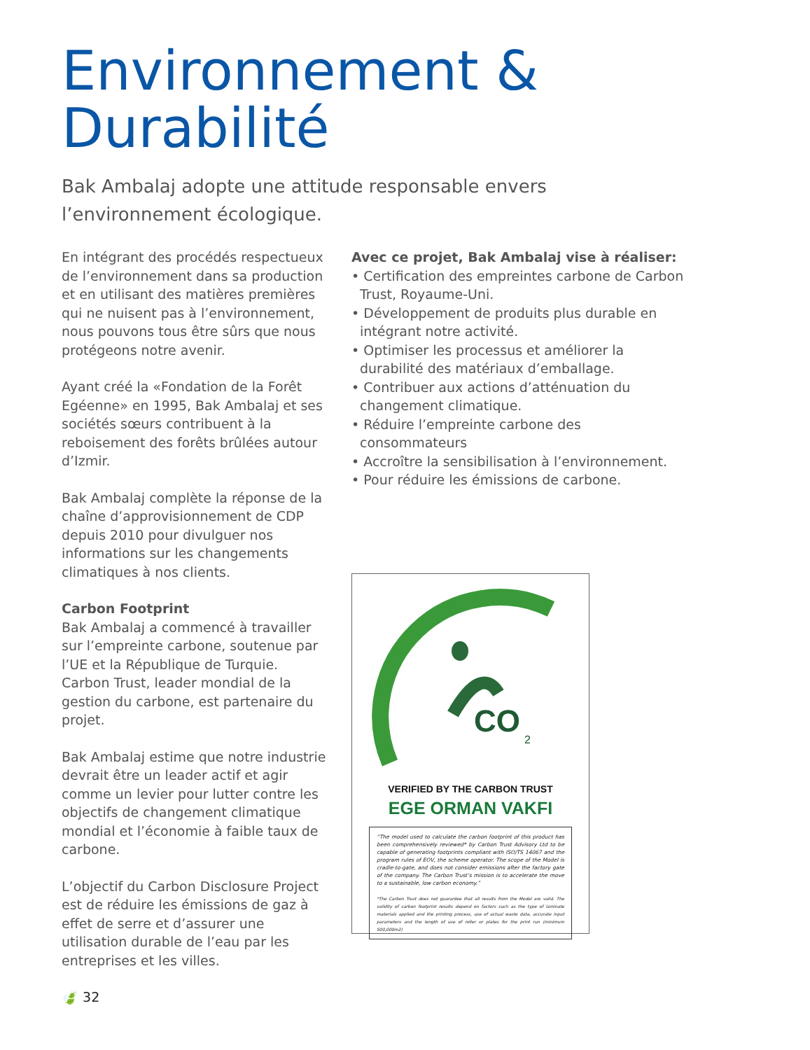Environnement &
Durabilité
Bak Ambalaj adopte une attitude responsable envers l’environnement écologique.
En intégrant des procédés respectueux de l’environnement dans sa production et en utilisant des matières premières qui ne nuisent pas à l’environnement, nous pouvons tous être sûrs que nous protégeons notre avenir.
Ayant créé la «Fondation de la Forêt Egéenne» en 1995, Bak Ambalaj et ses sociétés sœurs contribuent à la reboisement des forêts brûlées autour d’Izmir.
Bak Ambalaj complète la réponse de la chaîne d’approvisionnement de CDP depuis 2010 pour divulguer nos informations sur les changements climatiques à nos clients.
Carbon Footprint
Bak Ambalaj a commencé à travailler sur l’empreinte carbone, soutenue par l’UE et la République de Turquie. Carbon Trust, leader mondial de la gestion du carbone, est partenaire du projet.
Bak Ambalaj estime que notre industrie devrait être un leader actif et agir comme un levier pour lutter contre les objectifs de changement climatique mondial et l’économie à faible taux de carbone.
L’objectif du Carbon Disclosure Project est de réduire les émissions de gaz à effet de serre et d’assurer une utilisation durable de l’eau par les entreprises et les villes.
🍃 32
Avec ce projet, Bak Ambalaj vise à réaliser:
• Certification des empreintes carbone de Carbon Trust, Royaume-Uni.
• Développement de produits plus durable en intégrant notre activité.
• Optimiser les processus et améliorer la durabilité des matériaux d’emballage.
• Contribuer aux actions d’atténuation du changement climatique.
• Réduire l’empreinte carbone des consommateurs
• Accroître la sensibilisation à l’environnement.
• Pour réduire les émissions de carbone.
CO
2
VERIFIED BY THE CARBON TRUST
EGE ORMAN VAKFI
“The model used to calculate the carbon footprint of this product has been comprehensively reviewed* by Carbon Trust Advisory Ltd to be capable of generating footprints compliant with ISO/TS 14067 and the program rules of EOV, the scheme operator. The scope of the Model is cradle-to-gate, and does not consider emissions after the factory gate of the company. The Carbon Trust’s mission is to accelerate the move to a sustainable, low carbon economy.”
*The Carbon Trust does not guarantee that all results from the Model are valid. The validity of carbon footprint results depend on factors such as the type of laminate materials applied and the printing process, use of actual waste data, accurate input parameters and the length of use of roller or plates for the print run (minimum 500,000m2)